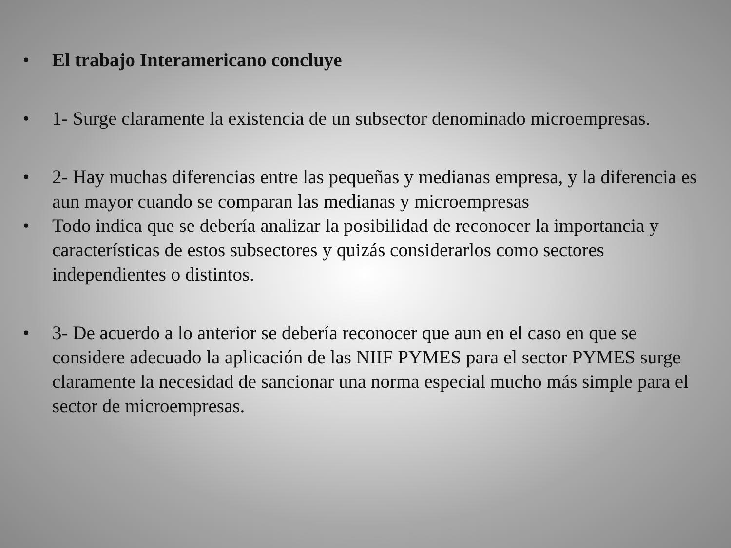• El trabajo Interamericano concluye
• 1- Surge claramente la existencia de un subsector denominado microempresas.
• 2- Hay muchas diferencias entre las pequeñas y medianas empresa, y la diferencia es aun mayor cuando se comparan las medianas y microempresas
• Todo indica que se debería analizar la posibilidad de reconocer la importancia y características de estos subsectores y quizás considerarlos como sectores independientes o distintos.
• 3- De acuerdo a lo anterior se debería reconocer que aun en el caso en que se considere adecuado la aplicación de las NIIF PYMES para el sector PYMES surge claramente la necesidad de sancionar una norma especial mucho más simple para el sector de microempresas.